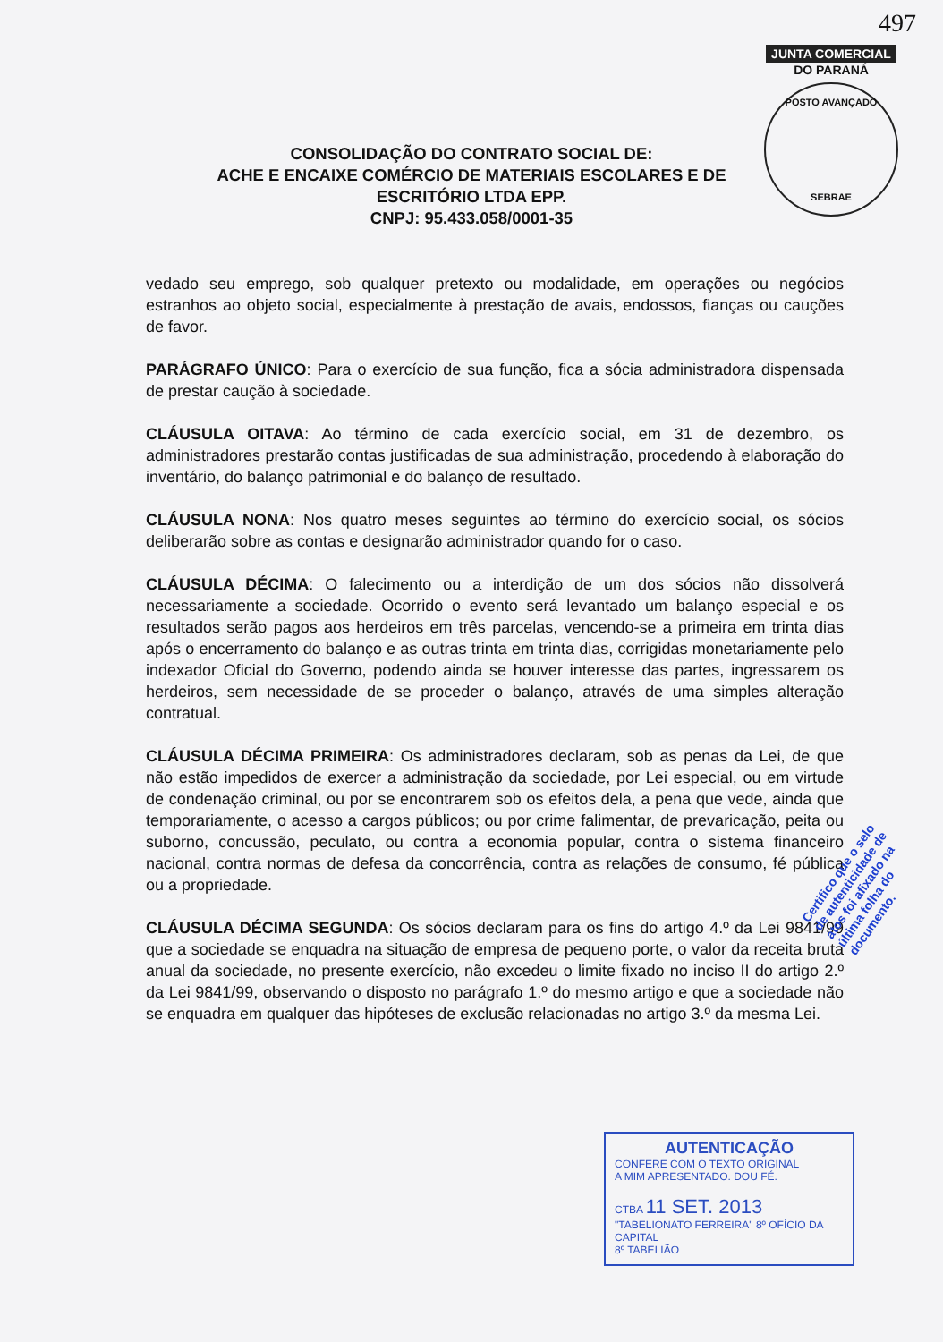497
JUNTA COMERCIAL
DO PARANÁ
POSTO AVANÇADO
SEBRAE
CONSOLIDAÇÃO DO CONTRATO SOCIAL DE:
ACHE E ENCAIXE COMÉRCIO DE MATERIAIS ESCOLARES E DE
ESCRITÓRIO LTDA EPP.
CNPJ: 95.433.058/0001-35
vedado seu emprego, sob qualquer pretexto ou modalidade, em operações ou negócios estranhos ao objeto social, especialmente à prestação de avais, endossos, fianças ou cauções de favor.
PARÁGRAFO ÚNICO: Para o exercício de sua função, fica a sócia administradora dispensada de prestar caução à sociedade.
CLÁUSULA OITAVA: Ao término de cada exercício social, em 31 de dezembro, os administradores prestarão contas justificadas de sua administração, procedendo à elaboração do inventário, do balanço patrimonial e do balanço de resultado.
CLÁUSULA NONA: Nos quatro meses seguintes ao término do exercício social, os sócios deliberarão sobre as contas e designarão administrador quando for o caso.
CLÁUSULA DÉCIMA: O falecimento ou a interdição de um dos sócios não dissolverá necessariamente a sociedade. Ocorrido o evento será levantado um balanço especial e os resultados serão pagos aos herdeiros em três parcelas, vencendo-se a primeira em trinta dias após o encerramento do balanço e as outras trinta em trinta dias, corrigidas monetariamente pelo indexador Oficial do Governo, podendo ainda se houver interesse das partes, ingressarem os herdeiros, sem necessidade de se proceder o balanço, através de uma simples alteração contratual.
CLÁUSULA DÉCIMA PRIMEIRA: Os administradores declaram, sob as penas da Lei, de que não estão impedidos de exercer a administração da sociedade, por Lei especial, ou em virtude de condenação criminal, ou por se encontrarem sob os efeitos dela, a pena que vede, ainda que temporariamente, o acesso a cargos públicos; ou por crime falimentar, de prevaricação, peita ou suborno, concussão, peculato, ou contra a economia popular, contra o sistema financeiro nacional, contra normas de defesa da concorrência, contra as relações de consumo, fé pública ou a propriedade.
CLÁUSULA DÉCIMA SEGUNDA: Os sócios declaram para os fins do artigo 4.º da Lei 9841/99 que a sociedade se enquadra na situação de empresa de pequeno porte, o valor da receita bruta anual da sociedade, no presente exercício, não excedeu o limite fixado no inciso II do artigo 2.º da Lei 9841/99, observando o disposto no parágrafo 1.º do mesmo artigo e que a sociedade não se enquadra em qualquer das hipóteses de exclusão relacionadas no artigo 3.º da mesma Lei.
Certifico que o selo de autenticidade de atos foi afixado na última folha do documento.
AUTENTICAÇÃO
CONFERE COM O TEXTO ORIGINAL
A MIM APRESENTADO. DOU FÉ.
CTBA 11 SET. 2013
"TABELIONATO FERREIRA" 8º OFÍCIO DA CAPITAL
8º TABELIÃO